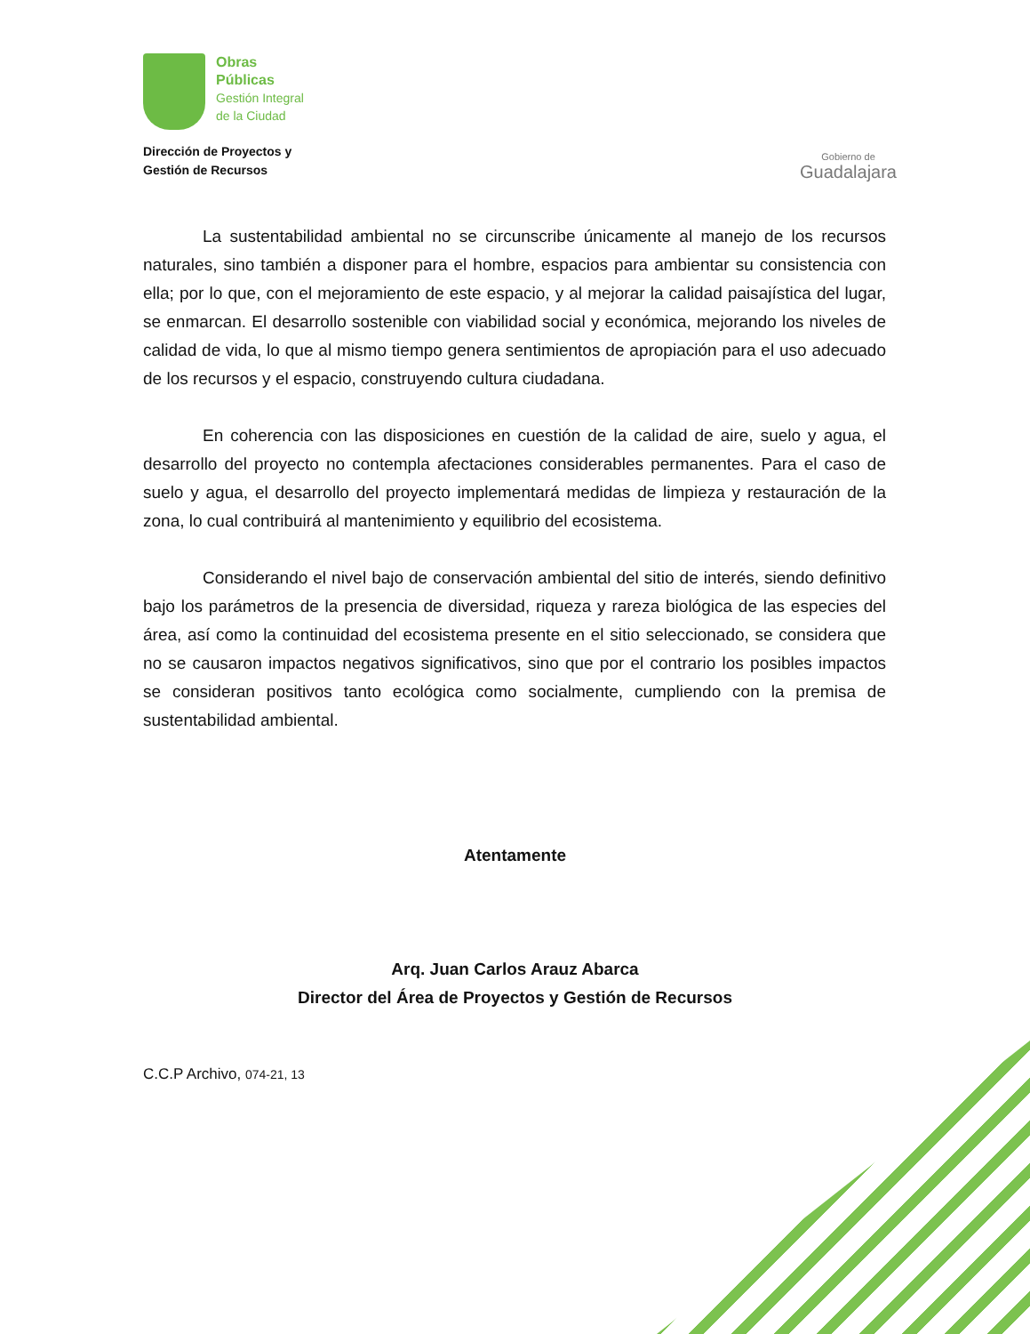Obras
Públicas
Gestión Integral
de la Ciudad
Dirección de Proyectos y
Gestión de Recursos
Gobierno de
Guadalajara
La sustentabilidad ambiental no se circunscribe únicamente al manejo de los recursos naturales, sino también a disponer para el hombre, espacios para ambientar su consistencia con ella; por lo que, con el mejoramiento de este espacio, y al mejorar la calidad paisajística del lugar, se enmarcan. El desarrollo sostenible con viabilidad social y económica, mejorando los niveles de calidad de vida, lo que al mismo tiempo genera sentimientos de apropiación para el uso adecuado de los recursos y el espacio, construyendo cultura ciudadana.
En coherencia con las disposiciones en cuestión de la calidad de aire, suelo y agua, el desarrollo del proyecto no contempla afectaciones considerables permanentes. Para el caso de suelo y agua, el desarrollo del proyecto implementará medidas de limpieza y restauración de la zona, lo cual contribuirá al mantenimiento y equilibrio del ecosistema.
Considerando el nivel bajo de conservación ambiental del sitio de interés, siendo definitivo bajo los parámetros de la presencia de diversidad, riqueza y rareza biológica de las especies del área, así como la continuidad del ecosistema presente en el sitio seleccionado, se considera que no se causaron impactos negativos significativos, sino que por el contrario los posibles impactos se consideran positivos tanto ecológica como socialmente, cumpliendo con la premisa de sustentabilidad ambiental.
Atentamente
Arq. Juan Carlos Arauz Abarca
Director del Área de Proyectos y Gestión de Recursos
C.C.P Archivo, 074-21, 13